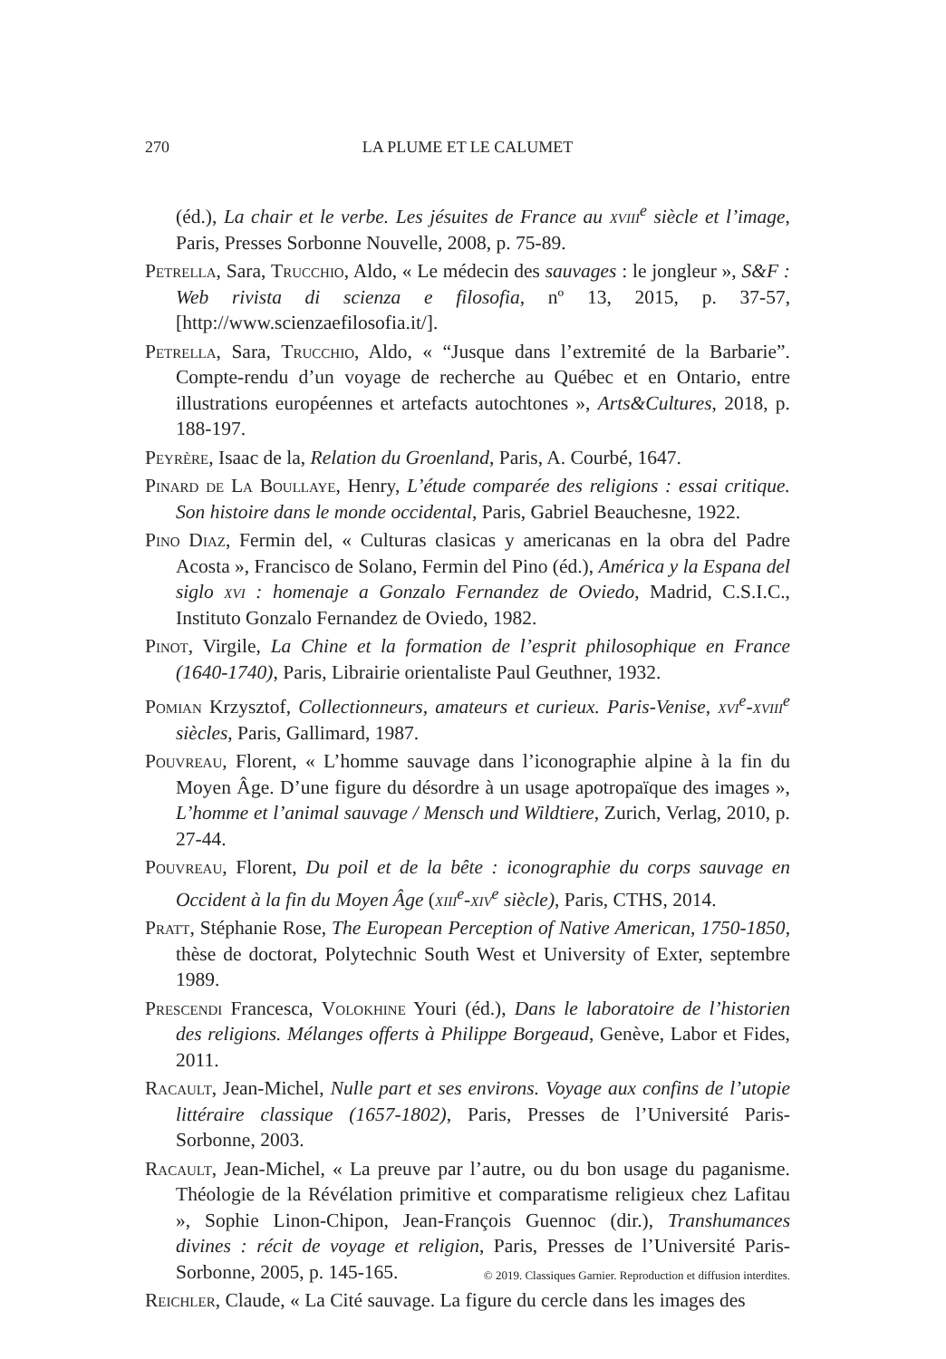270 LA PLUME ET LE CALUMET
(éd.), La chair et le verbe. Les jésuites de France au xviii<sup>e</sup> siècle et l’image, Paris, Presses Sorbonne Nouvelle, 2008, p. 75-89.
Petrella, Sara, Trucchio, Aldo, « Le médecin des sauvages : le jongleur », S&F : Web rivista di scienza e filosofia, nº 13, 2015, p. 37-57, [http://www.scienzaefilosofia.it/].
Petrella, Sara, Trucchio, Aldo, « “Jusque dans l’extremité de la Barbarie”. Compte-rendu d’un voyage de recherche au Québec et en Ontario, entre illustrations européennes et artefacts autochtones », Arts&Cultures, 2018, p. 188-197.
Peyrère, Isaac de la, Relation du Groenland, Paris, A. Courbé, 1647.
Pinard de La Boullaye, Henry, L’étude comparée des religions : essai critique. Son histoire dans le monde occidental, Paris, Gabriel Beauchesne, 1922.
Pino Diaz, Fermin del, « Culturas clasicas y americanas en la obra del Padre Acosta », Francisco de Solano, Fermin del Pino (éd.), América y la Espana del siglo xvi : homenaje a Gonzalo Fernandez de Oviedo, Madrid, C.S.I.C., Instituto Gonzalo Fernandez de Oviedo, 1982.
Pinot, Virgile, La Chine et la formation de l’esprit philosophique en France (1640-1740), Paris, Librairie orientaliste Paul Geuthner, 1932.
Pomian Krzysztof, Collectionneurs, amateurs et curieux. Paris-Venise, xvi<sup>e</sup>-xviii<sup>e</sup> siècles, Paris, Gallimard, 1987.
Pouvreau, Florent, « L’homme sauvage dans l’iconographie alpine à la fin du Moyen Âge. D’une figure du désordre à un usage apotropaïque des images », L’homme et l’animal sauvage / Mensch und Wildtiere, Zurich, Verlag, 2010, p. 27-44.
Pouvreau, Florent, Du poil et de la bête : iconographie du corps sauvage en Occident à la fin du Moyen Âge (xiii<sup>e</sup>-xiv<sup>e</sup> siècle), Paris, CTHS, 2014.
Pratt, Stéphanie Rose, The European Perception of Native American, 1750-1850, thèse de doctorat, Polytechnic South West et University of Exter, septembre 1989.
Prescendi Francesca, Volokhine Youri (éd.), Dans le laboratoire de l’historien des religions. Mélanges offerts à Philippe Borgeaud, Genève, Labor et Fides, 2011.
Racault, Jean-Michel, Nulle part et ses environs. Voyage aux confins de l’utopie littéraire classique (1657-1802), Paris, Presses de l’Université Paris-Sorbonne, 2003.
Racault, Jean-Michel, « La preuve par l’autre, ou du bon usage du paganisme. Théologie de la Révélation primitive et comparatisme religieux chez Lafitau », Sophie Linon-Chipon, Jean-François Guennoc (dir.), Transhumances divines : récit de voyage et religion, Paris, Presses de l’Université Paris-Sorbonne, 2005, p. 145-165.
Reichler, Claude, « La Cité sauvage. La figure du cercle dans les images des
© 2019. Classiques Garnier. Reproduction et diffusion interdites.